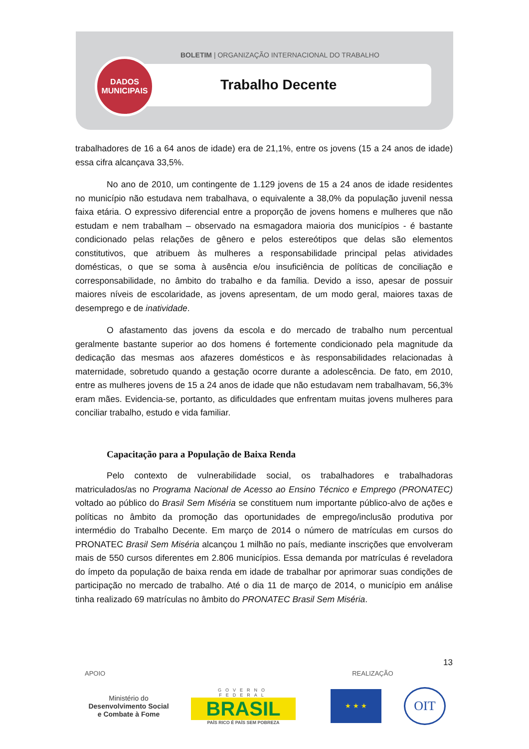BOLETIM | ORGANIZAÇÃO INTERNACIONAL DO TRABALHO
DADOS
MUNICIPAIS
Trabalho Decente
trabalhadores de 16 a 64 anos de idade) era de 21,1%, entre os jovens (15 a 24 anos de idade) essa cifra alcançava 33,5%.
No ano de 2010, um contingente de 1.129 jovens de 15 a 24 anos de idade residentes no município não estudava nem trabalhava, o equivalente a 38,0% da população juvenil nessa faixa etária. O expressivo diferencial entre a proporção de jovens homens e mulheres que não estudam e nem trabalham – observado na esmagadora maioria dos municípios - é bastante condicionado pelas relações de gênero e pelos estereótipos que delas são elementos constitutivos, que atribuem às mulheres a responsabilidade principal pelas atividades domésticas, o que se soma à ausência e/ou insuficiência de políticas de conciliação e corresponsabilidade, no âmbito do trabalho e da família. Devido a isso, apesar de possuir maiores níveis de escolaridade, as jovens apresentam, de um modo geral, maiores taxas de desemprego e de inatividade.
O afastamento das jovens da escola e do mercado de trabalho num percentual geralmente bastante superior ao dos homens é fortemente condicionado pela magnitude da dedicação das mesmas aos afazeres domésticos e às responsabilidades relacionadas à maternidade, sobretudo quando a gestação ocorre durante a adolescência. De fato, em 2010, entre as mulheres jovens de 15 a 24 anos de idade que não estudavam nem trabalhavam, 56,3% eram mães. Evidencia-se, portanto, as dificuldades que enfrentam muitas jovens mulheres para conciliar trabalho, estudo e vida familiar.
Capacitação para a População de Baixa Renda
Pelo contexto de vulnerabilidade social, os trabalhadores e trabalhadoras matriculados/as no Programa Nacional de Acesso ao Ensino Técnico e Emprego (PRONATEC) voltado ao público do Brasil Sem Miséria se constituem num importante público-alvo de ações e políticas no âmbito da promoção das oportunidades de emprego/inclusão produtiva por intermédio do Trabalho Decente. Em março de 2014 o número de matrículas em cursos do PRONATEC Brasil Sem Miséria alcançou 1 milhão no país, mediante inscrições que envolveram mais de 550 cursos diferentes em 2.806 municípios. Essa demanda por matrículas é reveladora do ímpeto da população de baixa renda em idade de trabalhar por aprimorar suas condições de participação no mercado de trabalho. Até o dia 11 de março de 2014, o município em análise tinha realizado 69 matrículas no âmbito do PRONATEC Brasil Sem Miséria.
13
APOIO REALIZAÇÃO
Ministério do
Desenvolvimento Social
e Combate à Fome
GOVERNO FEDERAL
BRASIL
PAÍS RICO É PAÍS SEM POBREZA
★ ★ ★
OIT